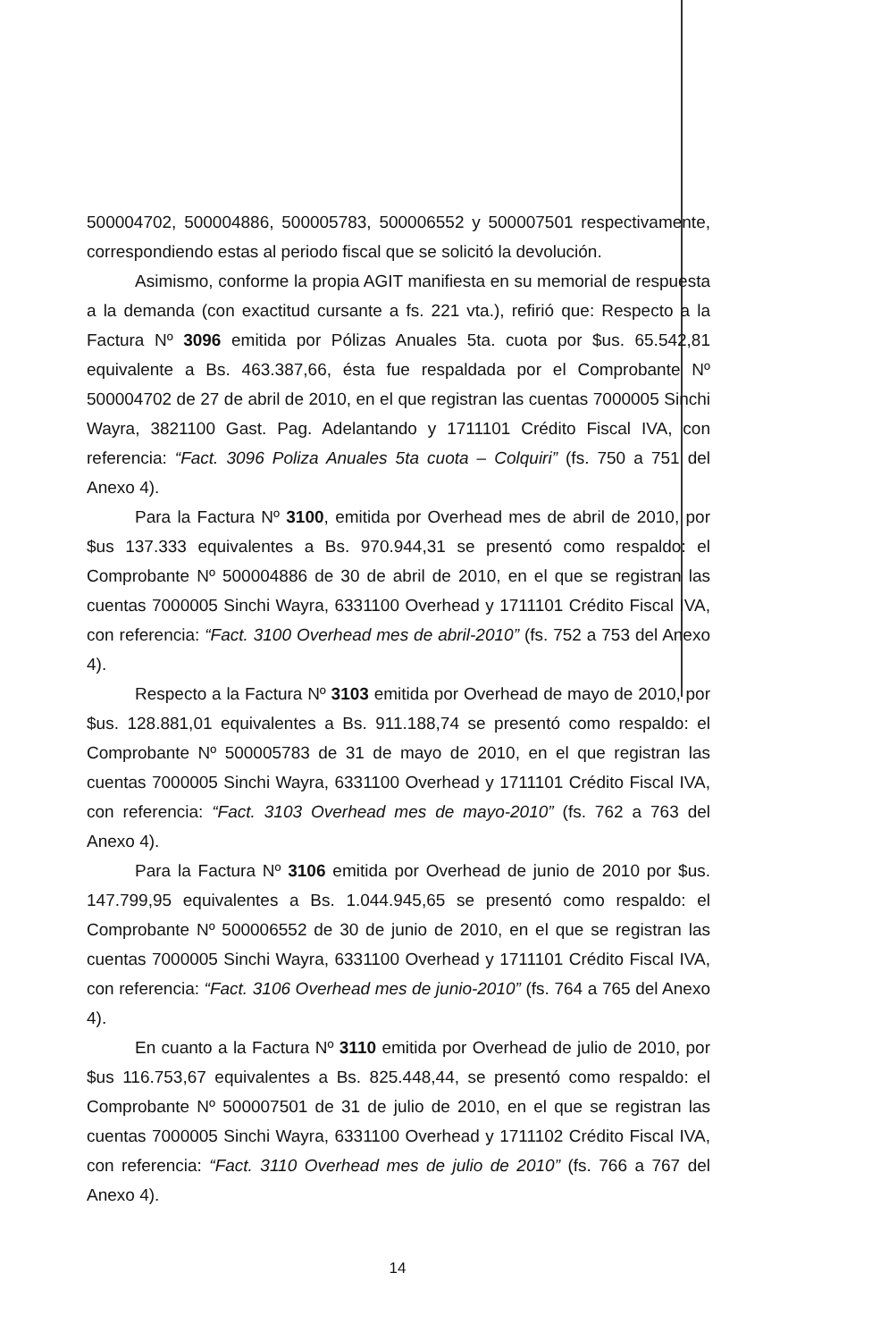500004702, 500004886, 500005783, 500006552 y 500007501 respectivamente, correspondiendo estas al periodo fiscal que se solicitó la devolución.
Asimismo, conforme la propia AGIT manifiesta en su memorial de respuesta a la demanda (con exactitud cursante a fs. 221 vta.), refirió que: Respecto a la Factura Nº 3096 emitida por Pólizas Anuales 5ta. cuota por $us. 65.542,81 equivalente a Bs. 463.387,66, ésta fue respaldada por el Comprobante Nº 500004702 de 27 de abril de 2010, en el que registran las cuentas 7000005 Sinchi Wayra, 3821100 Gast. Pag. Adelantando y 1711101 Crédito Fiscal IVA, con referencia: “Fact. 3096 Poliza Anuales 5ta cuota – Colquiri” (fs. 750 a 751 del Anexo 4).
Para la Factura Nº 3100, emitida por Overhead mes de abril de 2010, por $us 137.333 equivalentes a Bs. 970.944,31 se presentó como respaldo: el Comprobante Nº 500004886 de 30 de abril de 2010, en el que se registran las cuentas 7000005 Sinchi Wayra, 6331100 Overhead y 1711101 Crédito Fiscal IVA, con referencia: “Fact. 3100 Overhead mes de abril-2010” (fs. 752 a 753 del Anexo 4).
Respecto a la Factura Nº 3103 emitida por Overhead de mayo de 2010, por $us. 128.881,01 equivalentes a Bs. 911.188,74 se presentó como respaldo: el Comprobante Nº 500005783 de 31 de mayo de 2010, en el que registran las cuentas 7000005 Sinchi Wayra, 6331100 Overhead y 1711101 Crédito Fiscal IVA, con referencia: “Fact. 3103 Overhead mes de mayo-2010” (fs. 762 a 763 del Anexo 4).
Para la Factura Nº 3106 emitida por Overhead de junio de 2010 por $us. 147.799,95 equivalentes a Bs. 1.044.945,65 se presentó como respaldo: el Comprobante Nº 500006552 de 30 de junio de 2010, en el que se registran las cuentas 7000005 Sinchi Wayra, 6331100 Overhead y 1711101 Crédito Fiscal IVA, con referencia: “Fact. 3106 Overhead mes de junio-2010” (fs. 764 a 765 del Anexo 4).
En cuanto a la Factura Nº 3110 emitida por Overhead de julio de 2010, por $us 116.753,67 equivalentes a Bs. 825.448,44, se presentó como respaldo: el Comprobante Nº 500007501 de 31 de julio de 2010, en el que se registran las cuentas 7000005 Sinchi Wayra, 6331100 Overhead y 1711102 Crédito Fiscal IVA, con referencia: “Fact. 3110 Overhead mes de julio de 2010” (fs. 766 a 767 del Anexo 4).
14